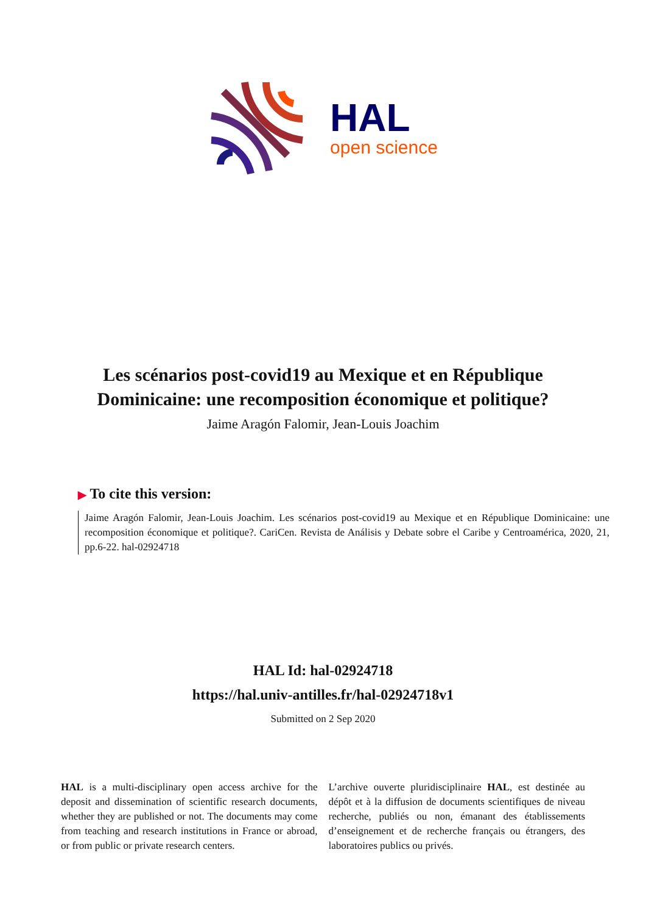HAL
open science
Les scénarios post-covid19 au Mexique et en République Dominicaine: une recomposition économique et politique?
Jaime Aragón Falomir, Jean-Louis Joachim
▶ To cite this version:
Jaime Aragón Falomir, Jean-Louis Joachim. Les scénarios post-covid19 au Mexique et en République Dominicaine: une recomposition économique et politique?. CariCen. Revista de Análisis y Debate sobre el Caribe y Centroamérica, 2020, 21, pp.6-22. hal-02924718
HAL Id: hal-02924718
https://hal.univ-antilles.fr/hal-02924718v1
Submitted on 2 Sep 2020
HAL is a multi-disciplinary open access archive for the deposit and dissemination of scientific research documents, whether they are published or not. The documents may come from teaching and research institutions in France or abroad, or from public or private research centers.
L’archive ouverte pluridisciplinaire HAL, est destinée au dépôt et à la diffusion de documents scientifiques de niveau recherche, publiés ou non, émanant des établissements d’enseignement et de recherche français ou étrangers, des laboratoires publics ou privés.